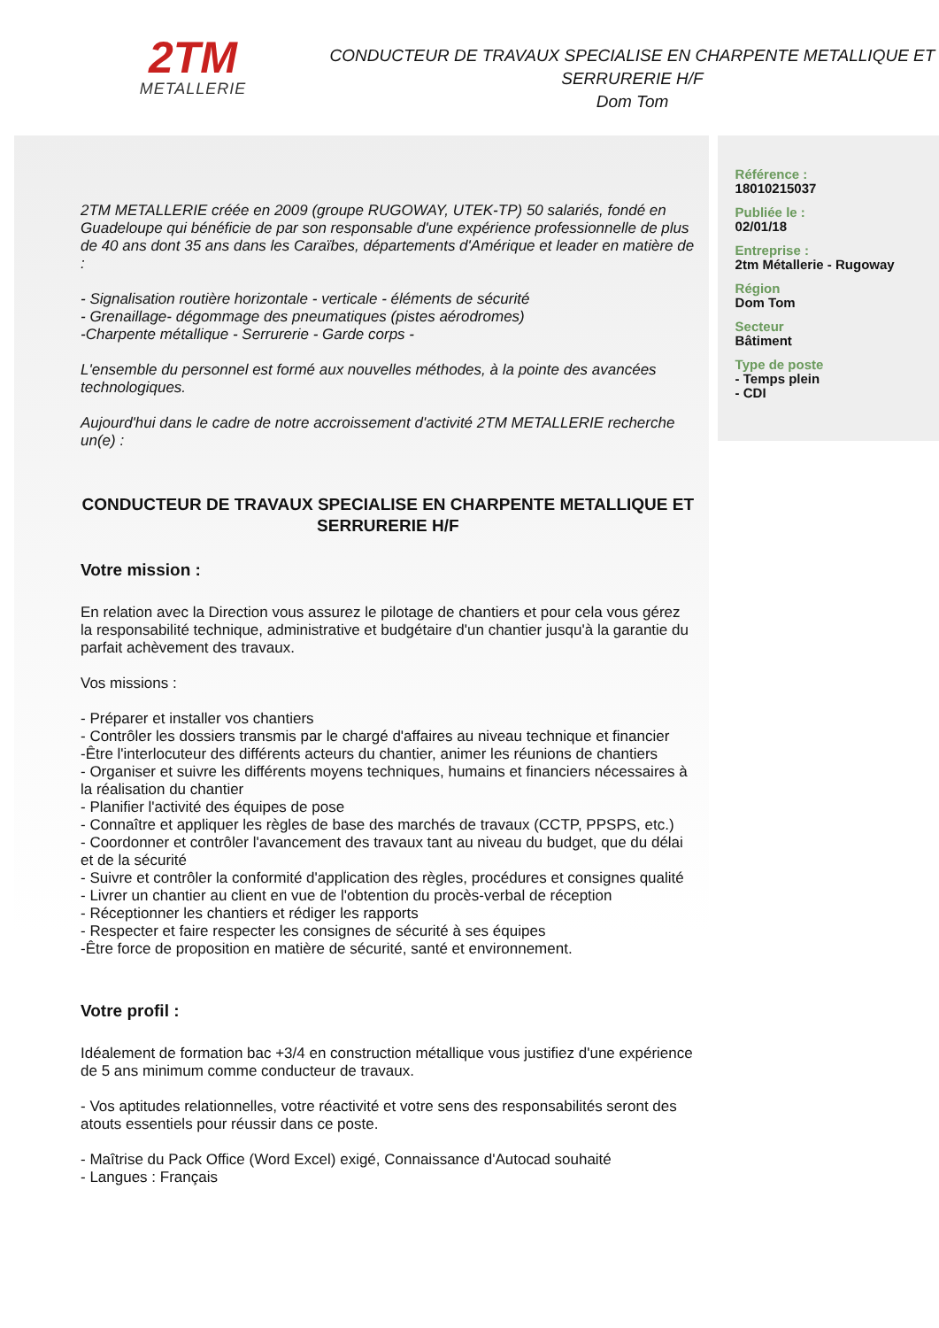2TM
METALLERIE
CONDUCTEUR DE TRAVAUX SPECIALISE EN CHARPENTE METALLIQUE ET SERRURERIE H/F
Dom Tom
2TM METALLERIE créée en 2009 (groupe RUGOWAY, UTEK-TP) 50 salariés, fondé en Guadeloupe qui bénéficie de par son responsable d'une expérience professionnelle de plus de 40 ans dont 35 ans dans les Caraïbes, départements d'Amérique et leader en matière de :
- Signalisation routière horizontale - verticale - éléments de sécurité
- Grenaillage- dégommage des pneumatiques (pistes aérodromes)
-Charpente métallique - Serrurerie - Garde corps -
L'ensemble du personnel est formé aux nouvelles méthodes, à la pointe des avancées technologiques.
Aujourd'hui dans le cadre de notre accroissement d'activité 2TM METALLERIE recherche un(e) :
CONDUCTEUR DE TRAVAUX SPECIALISE EN CHARPENTE METALLIQUE ET SERRURERIE H/F
Votre mission :
En relation avec la Direction vous assurez le pilotage de chantiers et pour cela vous gérez la responsabilité technique, administrative et budgétaire d'un chantier jusqu'à la garantie du parfait achèvement des travaux.
Vos missions :
- Préparer et installer vos chantiers
- Contrôler les dossiers transmis par le chargé d'affaires au niveau technique et financier
-Être l'interlocuteur des différents acteurs du chantier, animer les réunions de chantiers
- Organiser et suivre les différents moyens techniques, humains et financiers nécessaires à la réalisation du chantier
- Planifier l'activité des équipes de pose
- Connaître et appliquer les règles de base des marchés de travaux (CCTP, PPSPS, etc.)
- Coordonner et contrôler l'avancement des travaux tant au niveau du budget, que du délai et de la sécurité
- Suivre et contrôler la conformité d'application des règles, procédures et consignes qualité
- Livrer un chantier au client en vue de l'obtention du procès-verbal de réception
- Réceptionner les chantiers et rédiger les rapports
- Respecter et faire respecter les consignes de sécurité à ses équipes
-Être force de proposition en matière de sécurité, santé et environnement.
Votre profil :
Idéalement de formation bac +3/4 en construction métallique vous justifiez d'une expérience de 5 ans minimum comme conducteur de travaux.
- Vos aptitudes relationnelles, votre réactivité et votre sens des responsabilités seront des atouts essentiels pour réussir dans ce poste.
- Maîtrise du Pack Office (Word Excel) exigé, Connaissance d'Autocad souhaité
- Langues : Français
Référence :
18010215037
Publiée le :
02/01/18
Entreprise :
2tm Métallerie - Rugoway
Région
Dom Tom
Secteur
Bâtiment
Type de poste
- Temps plein
- CDI